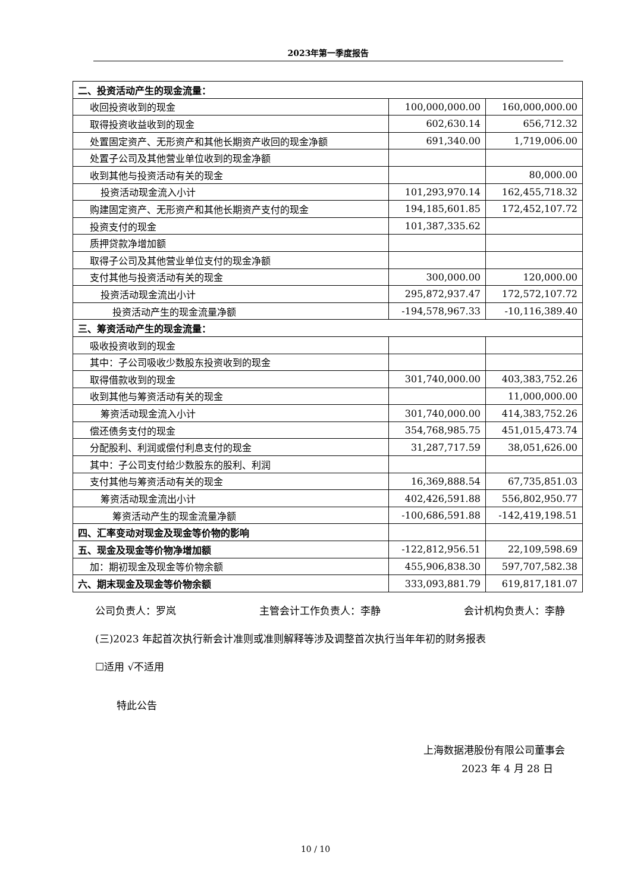2023年第一季度报告
| 二、投资活动产生的现金流量： | | |
| 收回投资收到的现金 | 100,000,000.00 | 160,000,000.00 |
| 取得投资收益收到的现金 | 602,630.14 | 656,712.32 |
| 处置固定资产、无形资产和其他长期资产收回的现金净额 | 691,340.00 | 1,719,006.00 |
| 处置子公司及其他营业单位收到的现金净额 | | |
| 收到其他与投资活动有关的现金 | | 80,000.00 |
| 投资活动现金流入小计 | 101,293,970.14 | 162,455,718.32 |
| 购建固定资产、无形资产和其他长期资产支付的现金 | 194,185,601.85 | 172,452,107.72 |
| 投资支付的现金 | 101,387,335.62 | |
| 质押贷款净增加额 | | |
| 取得子公司及其他营业单位支付的现金净额 | | |
| 支付其他与投资活动有关的现金 | 300,000.00 | 120,000.00 |
| 投资活动现金流出小计 | 295,872,937.47 | 172,572,107.72 |
| 投资活动产生的现金流量净额 | -194,578,967.33 | -10,116,389.40 |
| 三、筹资活动产生的现金流量： | | |
| 吸收投资收到的现金 | | |
| 其中：子公司吸收少数股东投资收到的现金 | | |
| 取得借款收到的现金 | 301,740,000.00 | 403,383,752.26 |
| 收到其他与筹资活动有关的现金 | | 11,000,000.00 |
| 筹资活动现金流入小计 | 301,740,000.00 | 414,383,752.26 |
| 偿还债务支付的现金 | 354,768,985.75 | 451,015,473.74 |
| 分配股利、利润或偿付利息支付的现金 | 31,287,717.59 | 38,051,626.00 |
| 其中：子公司支付给少数股东的股利、利润 | | |
| 支付其他与筹资活动有关的现金 | 16,369,888.54 | 67,735,851.03 |
| 筹资活动现金流出小计 | 402,426,591.88 | 556,802,950.77 |
| 筹资活动产生的现金流量净额 | -100,686,591.88 | -142,419,198.51 |
| 四、汇率变动对现金及现金等价物的影响 | | |
| 五、现金及现金等价物净增加额 | -122,812,956.51 | 22,109,598.69 |
| 加：期初现金及现金等价物余额 | 455,906,838.30 | 597,707,582.38 |
| 六、期末现金及现金等价物余额 | 333,093,881.79 | 619,817,181.07 |
公司负责人：罗岚 主管会计工作负责人：李静 会计机构负责人：李静
(三)2023 年起首次执行新会计准则或准则解释等涉及调整首次执行当年年初的财务报表
☐适用 √不适用
特此公告
上海数据港股份有限公司董事会
2023 年 4 月 28 日
10 / 10